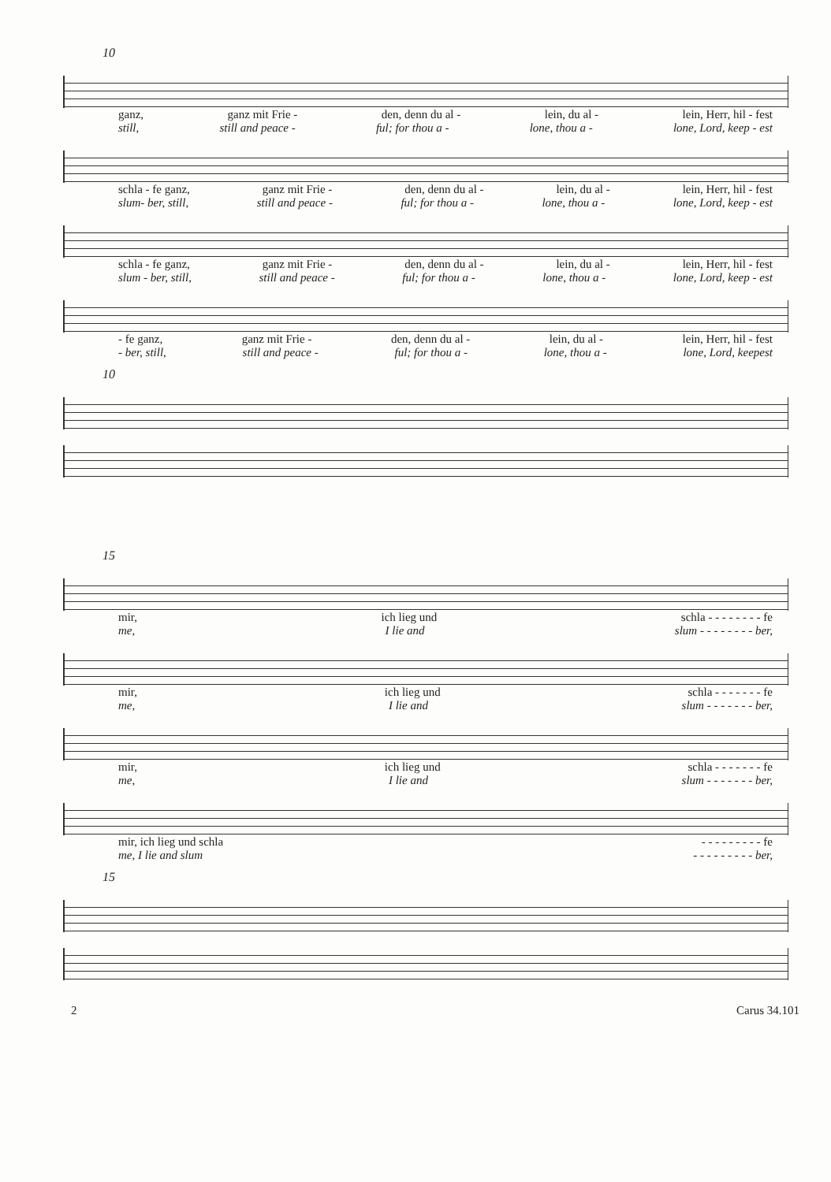10
ganz, ganz mit Frie - den, denn du al - lein, du al - lein, Herr, hil - fest
still, still and peace - ful; for thou a - lone, thou a - lone, Lord, keep - est
schla - fe ganz, ganz mit Frie - den, denn du al - lein, du al - lein, Herr, hil - fest
slum- ber, still, still and peace - ful; for thou a - lone, thou a - lone, Lord, keep - est
schla - fe ganz, ganz mit Frie - den, denn du al - lein, du al - lein, Herr, hil - fest
slum - ber, still, still and peace - ful; for thou a - lone, thou a - lone, Lord, keep - est
- fe ganz, ganz mit Frie - den, denn du al - lein, du al - lein, Herr, hil - fest
- ber, still, still and peace - ful; for thou a - lone, thou a - lone, Lord, keepest
10
15
mir, ich lieg und schla - - - - - - - - fe
me, I lie and slum - - - - - - - - ber,
mir, ich lieg und schla - - - - - - - fe
me, I lie and slum - - - - - - - ber,
mir, ich lieg und schla - - - - - - - fe
me, I lie and slum - - - - - - - ber,
mir, ich lieg und schla - - - - - - - - - fe
me, I lie and slum - - - - - - - - - ber,
15
2 Carus 34.101